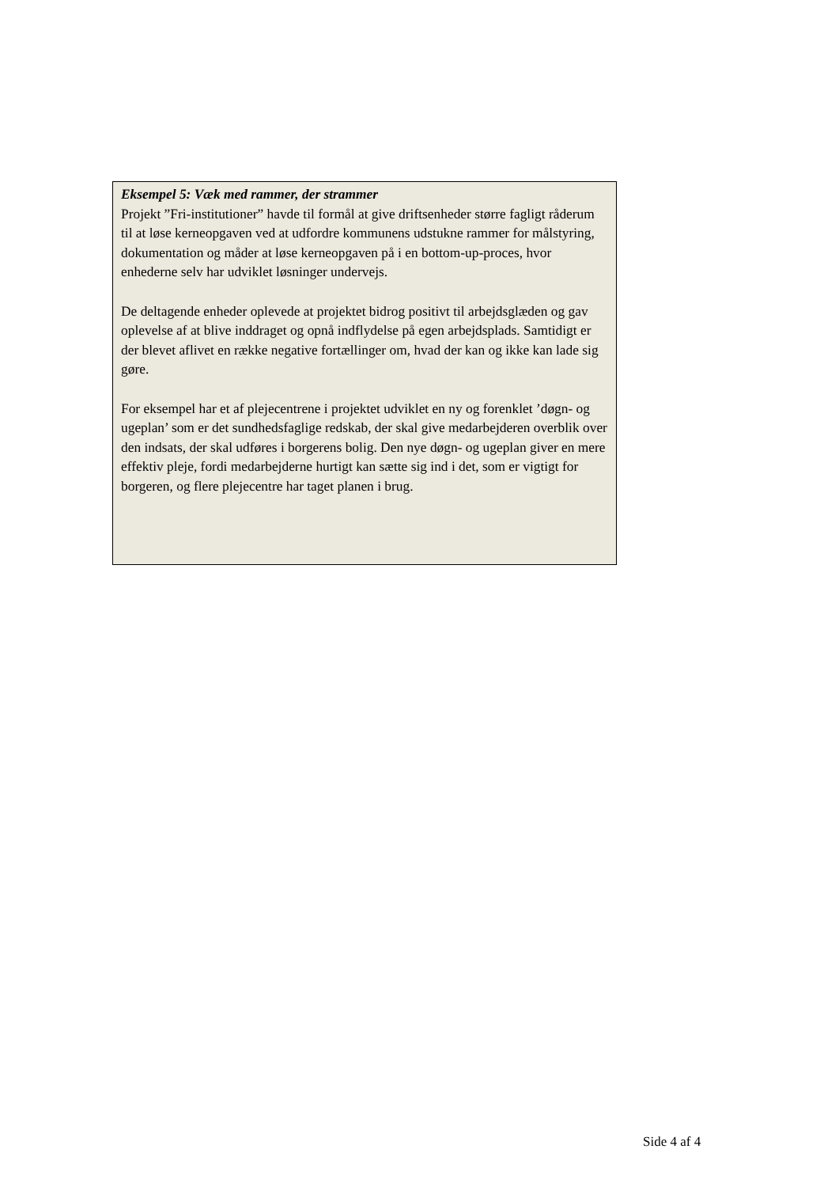Eksempel 5: Væk med rammer, der strammer
Projekt ”Fri-institutioner” havde til formål at give driftsenheder større fagligt råderum til at løse kerneopgaven ved at udfordre kommunens udstukne rammer for målstyring, dokumentation og måder at løse kerneopgaven på i en bottom-up-proces, hvor enhederne selv har udviklet løsninger undervejs.
De deltagende enheder oplevede at projektet bidrog positivt til arbejdsglæden og gav oplevelse af at blive inddraget og opnå indflydelse på egen arbejdsplads. Samtidigt er der blevet aflivet en række negative fortællinger om, hvad der kan og ikke kan lade sig gøre.
For eksempel har et af plejecentrene i projektet udviklet en ny og forenklet ’døgn- og ugeplan’ som er det sundhedsfaglige redskab, der skal give medarbejderen overblik over den indsats, der skal udføres i borgerens bolig. Den nye døgn- og ugeplan giver en mere effektiv pleje, fordi medarbejderne hurtigt kan sætte sig ind i det, som er vigtigt for borgeren, og flere plejecentre har taget planen i brug.
Side 4 af 4